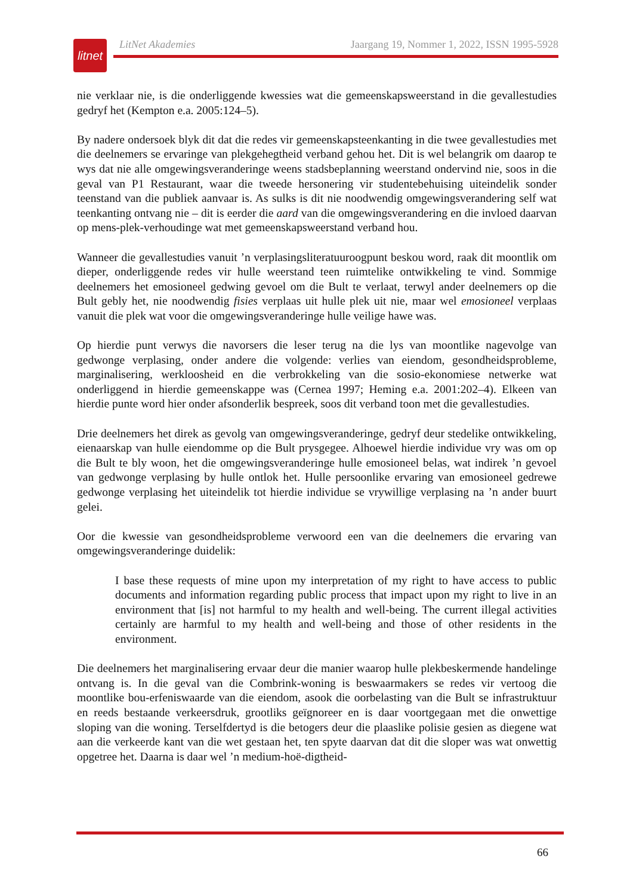litnet
LitNet Akademies Jaargang 19, Nommer 1, 2022, ISSN 1995-5928
nie verklaar nie, is die onderliggende kwessies wat die gemeenskapsweerstand in die gevallestudies gedryf het (Kempton e.a. 2005:124–5).
By nadere ondersoek blyk dit dat die redes vir gemeenskapsteenkanting in die twee gevallestudies met die deelnemers se ervaringe van plekgehegtheid verband gehou het. Dit is wel belangrik om daarop te wys dat nie alle omgewingsveranderinge weens stadsbeplanning weerstand ondervind nie, soos in die geval van P1 Restaurant, waar die tweede hersonering vir studentebehuising uiteindelik sonder teenstand van die publiek aanvaar is. As sulks is dit nie noodwendig omgewingsverandering self wat teenkanting ontvang nie – dit is eerder die aard van die omgewingsverandering en die invloed daarvan op mens-plek-verhoudinge wat met gemeenskapsweerstand verband hou.
Wanneer die gevallestudies vanuit ’n verplasingsliteratuuroogpunt beskou word, raak dit moontlik om dieper, onderliggende redes vir hulle weerstand teen ruimtelike ontwikkeling te vind. Sommige deelnemers het emosioneel gedwing gevoel om die Bult te verlaat, terwyl ander deelnemers op die Bult gebly het, nie noodwendig fisies verplaas uit hulle plek uit nie, maar wel emosioneel verplaas vanuit die plek wat voor die omgewingsveranderinge hulle veilige hawe was.
Op hierdie punt verwys die navorsers die leser terug na die lys van moontlike nagevolge van gedwonge verplasing, onder andere die volgende: verlies van eiendom, gesondheidsprobleme, marginalisering, werkloosheid en die verbrokkeling van die sosio-ekonomiese netwerke wat onderliggend in hierdie gemeenskappe was (Cernea 1997; Heming e.a. 2001:202–4). Elkeen van hierdie punte word hier onder afsonderlik bespreek, soos dit verband toon met die gevallestudies.
Drie deelnemers het direk as gevolg van omgewingsveranderinge, gedryf deur stedelike ontwikkeling, eienaarskap van hulle eiendomme op die Bult prysgegee. Alhoewel hierdie individue vry was om op die Bult te bly woon, het die omgewingsveranderinge hulle emosioneel belas, wat indirek ’n gevoel van gedwonge verplasing by hulle ontlok het. Hulle persoonlike ervaring van emosioneel gedrewe gedwonge verplasing het uiteindelik tot hierdie individue se vrywillige verplasing na ’n ander buurt gelei.
Oor die kwessie van gesondheidsprobleme verwoord een van die deelnemers die ervaring van omgewingsveranderinge duidelik:
I base these requests of mine upon my interpretation of my right to have access to public documents and information regarding public process that impact upon my right to live in an environment that [is] not harmful to my health and well-being. The current illegal activities certainly are harmful to my health and well-being and those of other residents in the environment.
Die deelnemers het marginalisering ervaar deur die manier waarop hulle plekbeskermende handelinge ontvang is. In die geval van die Combrink-woning is beswaarmakers se redes vir vertoog die moontlike bou-erfeniswaarde van die eiendom, asook die oorbelasting van die Bult se infrastruktuur en reeds bestaande verkeersdruk, grootliks geïgnoreer en is daar voortgegaan met die onwettige sloping van die woning. Terselfdertyd is die betogers deur die plaaslike polisie gesien as diegene wat aan die verkeerde kant van die wet gestaan het, ten spyte daarvan dat dit die sloper was wat onwettig opgetree het. Daarna is daar wel ’n medium-hoë-digtheid-
66